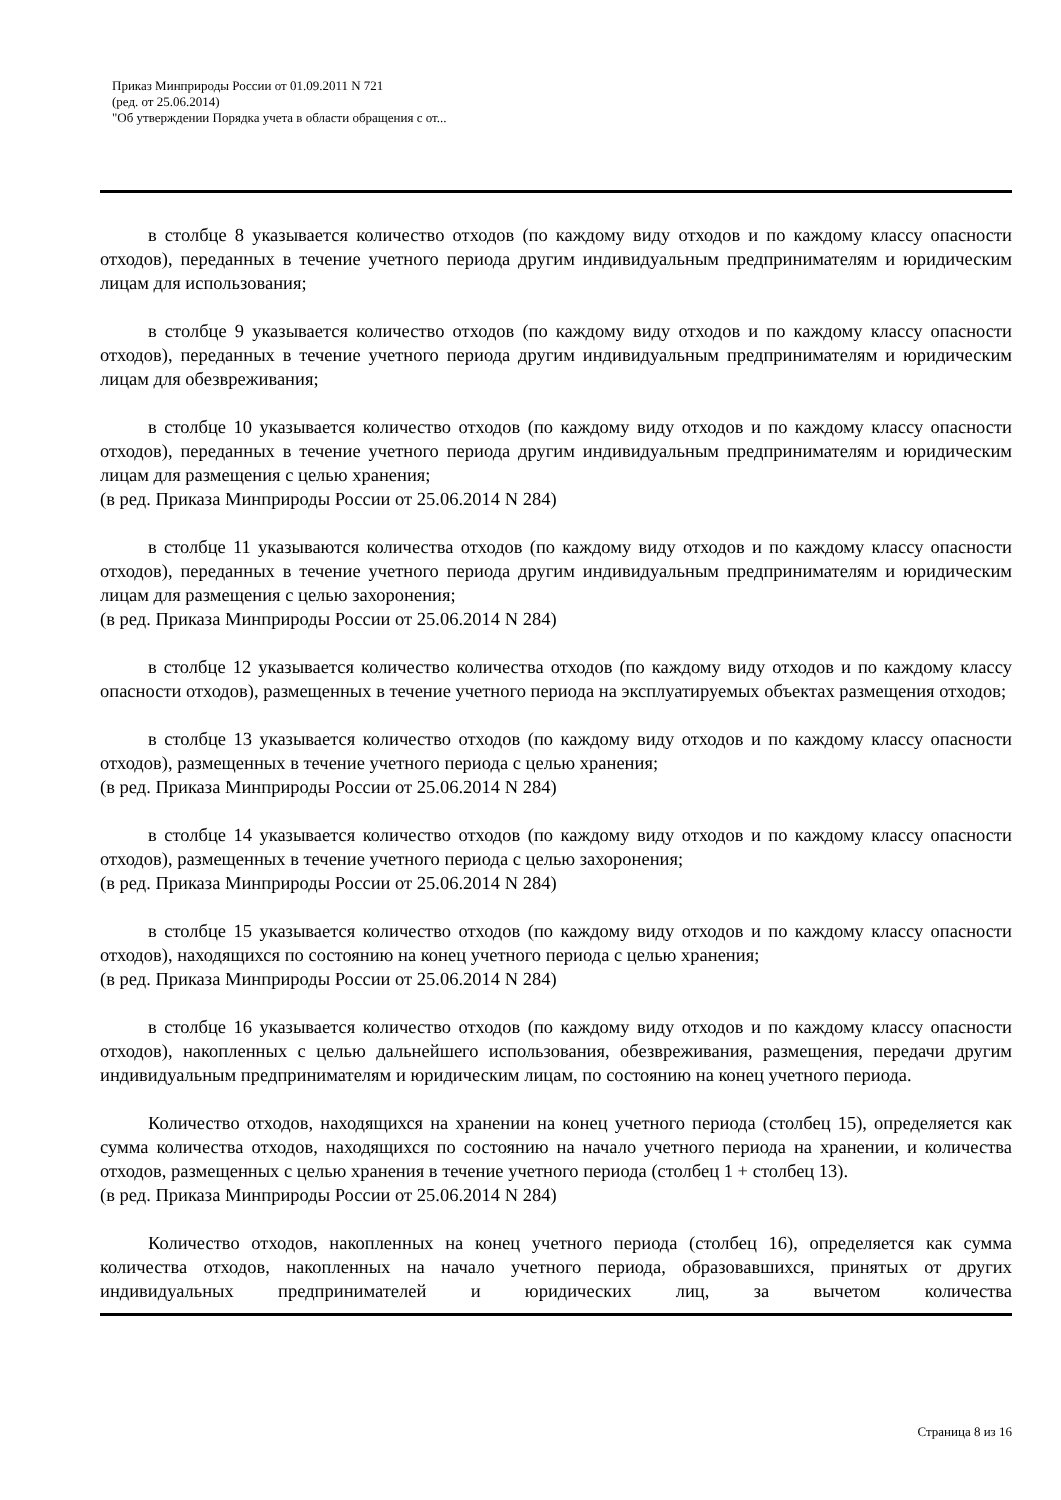Приказ Минприроды России от 01.09.2011 N 721
(ред. от 25.06.2014)
"Об утверждении Порядка учета в области обращения с от...
в столбце 8 указывается количество отходов (по каждому виду отходов и по каждому классу опасности отходов), переданных в течение учетного периода другим индивидуальным предпринимателям и юридическим лицам для использования;
в столбце 9 указывается количество отходов (по каждому виду отходов и по каждому классу опасности отходов), переданных в течение учетного периода другим индивидуальным предпринимателям и юридическим лицам для обезвреживания;
в столбце 10 указывается количество отходов (по каждому виду отходов и по каждому классу опасности отходов), переданных в течение учетного периода другим индивидуальным предпринимателям и юридическим лицам для размещения с целью хранения;
(в ред. Приказа Минприроды России от 25.06.2014 N 284)
в столбце 11 указываются количества отходов (по каждому виду отходов и по каждому классу опасности отходов), переданных в течение учетного периода другим индивидуальным предпринимателям и юридическим лицам для размещения с целью захоронения;
(в ред. Приказа Минприроды России от 25.06.2014 N 284)
в столбце 12 указывается количество количества отходов (по каждому виду отходов и по каждому классу опасности отходов), размещенных в течение учетного периода на эксплуатируемых объектах размещения отходов;
в столбце 13 указывается количество отходов (по каждому виду отходов и по каждому классу опасности отходов), размещенных в течение учетного периода с целью хранения;
(в ред. Приказа Минприроды России от 25.06.2014 N 284)
в столбце 14 указывается количество отходов (по каждому виду отходов и по каждому классу опасности отходов), размещенных в течение учетного периода с целью захоронения;
(в ред. Приказа Минприроды России от 25.06.2014 N 284)
в столбце 15 указывается количество отходов (по каждому виду отходов и по каждому классу опасности отходов), находящихся по состоянию на конец учетного периода с целью хранения;
(в ред. Приказа Минприроды России от 25.06.2014 N 284)
в столбце 16 указывается количество отходов (по каждому виду отходов и по каждому классу опасности отходов), накопленных с целью дальнейшего использования, обезвреживания, размещения, передачи другим индивидуальным предпринимателям и юридическим лицам, по состоянию на конец учетного периода.
Количество отходов, находящихся на хранении на конец учетного периода (столбец 15), определяется как сумма количества отходов, находящихся по состоянию на начало учетного периода на хранении, и количества отходов, размещенных с целью хранения в течение учетного периода (столбец 1 + столбец 13).
(в ред. Приказа Минприроды России от 25.06.2014 N 284)
Количество отходов, накопленных на конец учетного периода (столбец 16), определяется как сумма количества отходов, накопленных на начало учетного периода, образовавшихся, принятых от других индивидуальных предпринимателей и юридических лиц, за вычетом количества
Страница 8 из 16